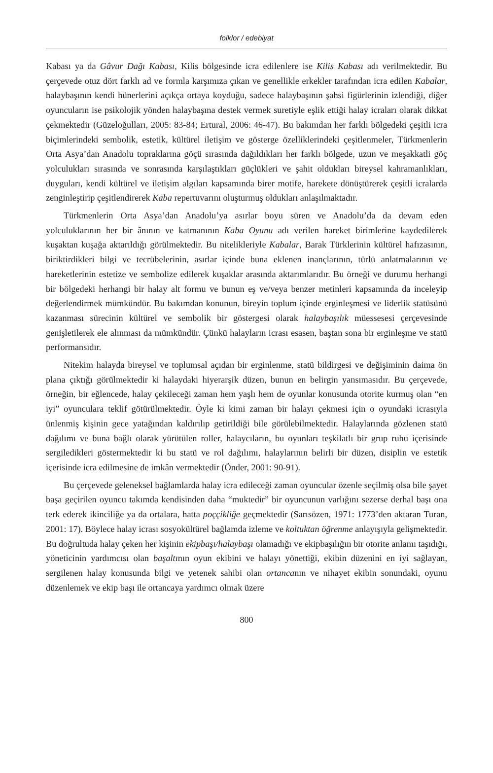folklor / edebiyat
Kabası ya da Gâvur Dağı Kabası, Kilis bölgesinde icra edilenlere ise Kilis Kabası adı verilmektedir. Bu çerçevede otuz dört farklı ad ve formla karşımıza çıkan ve genellikle erkekler tarafından icra edilen Kabalar, halaybaşının kendi hünerlerini açıkça ortaya koyduğu, sadece halaybaşının şahsi figürlerinin izlendiği, diğer oyuncuların ise psikolojik yönden halaybaşına destek vermek suretiyle eşlik ettiği halay icraları olarak dikkat çekmektedir (Güzeloğulları, 2005: 83-84; Ertural, 2006: 46-47). Bu bakımdan her farklı bölgedeki çeşitli icra biçimlerindeki sembolik, estetik, kültürel iletişim ve gösterge özelliklerindeki çeşitlenmeler, Türkmenlerin Orta Asya’dan Anadolu topraklarına göçü sırasında dağıldıkları her farklı bölgede, uzun ve meşakkatli göç yolculukları sırasında ve sonrasında karşılaştıkları güçlükleri ve şahit oldukları bireysel kahramanlıkları, duyguları, kendi kültürel ve iletişim algıları kapsamında birer motife, harekete dönüştürerek çeşitli icralarda zenginleştirip çeşitlendirerek Kaba repertuvarını oluşturmuş oldukları anlaşılmaktadır.
Türkmenlerin Orta Asya’dan Anadolu’ya asırlar boyu süren ve Anadolu’da da devam eden yolculuklarının her bir ânının ve katmanının Kaba Oyunu adı verilen hareket birimlerine kaydedilerek kuşaktan kuşağa aktarıldığı görülmektedir. Bu nitelikleriyle Kabalar, Barak Türklerinin kültürel hafızasının, biriktirdikleri bilgi ve tecrübelerinin, asırlar içinde buna eklenen inançlarının, türlü anlatmalarının ve hareketlerinin estetize ve sembolize edilerek kuşaklar arasında aktarımlarıdır. Bu örneği ve durumu herhangi bir bölgedeki herhangi bir halay alt formu ve bunun eş ve/veya benzer metinleri kapsamında da inceleyip değerlendirmek mümkündür. Bu bakımdan konunun, bireyin toplum içinde erginleşmesi ve liderlik statüsünü kazanması sürecinin kültürel ve sembolik bir göstergesi olarak halaybaşılık müessesesi çerçevesinde genişletilerek ele alınması da mümkündür. Çünkü halayların icrası esasen, baştan sona bir erginleşme ve statü performansıdır.
Nitekim halayda bireysel ve toplumsal açıdan bir erginlenme, statü bildirgesi ve değişiminin daima ön plana çıktığı görülmektedir ki halaydaki hiyerarşik düzen, bunun en belirgin yansımasıdır. Bu çerçevede, örneğin, bir eğlencede, halay çekileceği zaman hem yaşlı hem de oyunlar konusunda otorite kurmuş olan “en iyi” oyunculara teklif götürülmektedir. Öyle ki kimi zaman bir halayı çekmesi için o oyundaki icrasıyla ünlenmiş kişinin gece yatağından kaldırılıp getirildiği bile görülebilmektedir. Halaylarında gözlenen statü dağılımı ve buna bağlı olarak yürütülen roller, halaycıların, bu oyunları teşkilatlı bir grup ruhu içerisinde sergiledikleri göstermektedir ki bu statü ve rol dağılımı, halaylarının belirli bir düzen, disiplin ve estetik içerisinde icra edilmesine de imkân vermektedir (Önder, 2001: 90-91).
Bu çerçevede geleneksel bağlamlarda halay icra edileceği zaman oyuncular özenle seçilmiş olsa bile şayet başa geçirilen oyuncu takımda kendisinden daha “muktedir” bir oyuncunun varlığını sezerse derhal başı ona terk ederek ikinciliğe ya da ortalara, hatta poççikliğe geçmektedir (Sarısözen, 1971: 1773’den aktaran Turan, 2001: 17). Böylece halay icrası sosyokültürel bağlamda izleme ve koltuktan öğrenme anlayışıyla gelişmektedir. Bu doğrultuda halay çeken her kişinin ekipbaşı/halaybaşı olamadığı ve ekipbaşılığın bir otorite anlamı taşıdığı, yöneticinin yardımcısı olan başaltının oyun ekibini ve halayı yönettiği, ekibin düzenini en iyi sağlayan, sergilenen halay konusunda bilgi ve yetenek sahibi olan ortancanın ve nihayet ekibin sonundaki, oyunu düzenlemek ve ekip başı ile ortancaya yardımcı olmak üzere
800